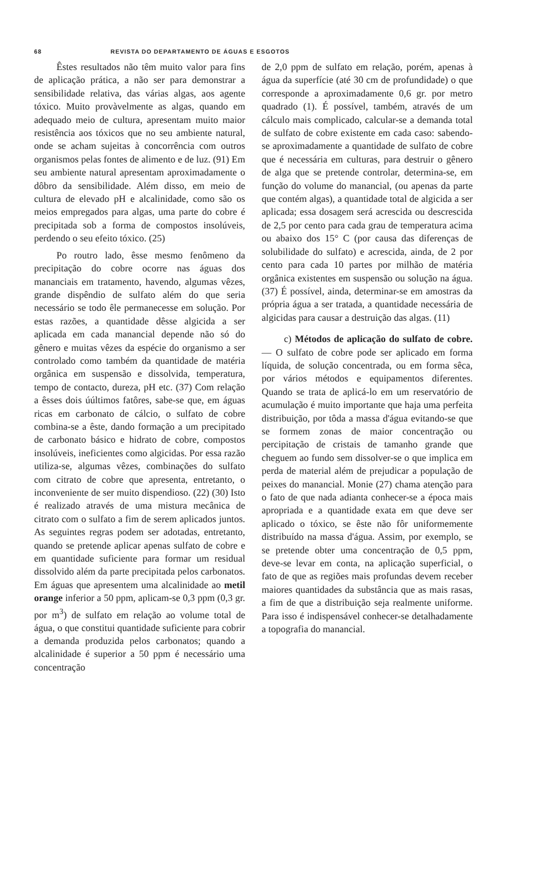68 REVISTA DO DEPARTAMENTO DE ÁGUAS E ESGOTOS
Êstes resultados não têm muito valor para fins de aplicação prática, a não ser para demonstrar a sensibilidade relativa, das várias algas, aos agente tóxico. Muito provàvelmente as algas, quando em adequado meio de cultura, apresentam muito maior resistência aos tóxicos que no seu ambiente natural, onde se acham sujeitas à concorrência com outros organismos pelas fontes de alimento e de luz. (91) Em seu ambiente natural apresentam aproximadamente o dôbro da sensibilidade. Além disso, em meio de cultura de elevado pH e alcalinidade, como são os meios empregados para algas, uma parte do cobre é precipitada sob a forma de compostos insolúveis, perdendo o seu efeito tóxico. (25)
Po routro lado, êsse mesmo fenômeno da precipitação do cobre ocorre nas águas dos mananciais em tratamento, havendo, algumas vêzes, grande dispêndio de sulfato além do que seria necessário se todo êle permanecesse em solução. Por estas razões, a quantidade dêsse algicida a ser aplicada em cada manancial depende não só do gênero e muitas vêzes da espécie do organismo a ser controlado como também da quantidade de matéria orgânica em suspensão e dissolvida, temperatura, tempo de contacto, dureza, pH etc. (37) Com relação a êsses dois úúltimos fatôres, sabe-se que, em águas ricas em carbonato de cálcio, o sulfato de cobre combina-se a êste, dando formação a um precipitado de carbonato básico e hidrato de cobre, compostos insolúveis, ineficientes como algicidas. Por essa razão utiliza-se, algumas vêzes, combinações do sulfato com citrato de cobre que apresenta, entretanto, o inconveniente de ser muito dispendioso. (22) (30) Isto é realizado através de uma mistura mecânica de citrato com o sulfato a fim de serem aplicados juntos. As seguintes regras podem ser adotadas, entretanto, quando se pretende aplicar apenas sulfato de cobre e em quantidade suficiente para formar um residual dissolvido além da parte precipitada pelos carbonatos. Em águas que apresentem uma alcalinidade ao metil orange inferior a 50 ppm, aplicam-se 0,3 ppm (0,3 gr. por m<sup>3</sup>) de sulfato em relação ao volume total de água, o que constitui quantidade suficiente para cobrir a demanda produzida pelos carbonatos; quando a alcalinidade é superior a 50 ppm é necessário uma concentração
de 2,0 ppm de sulfato em relação, porém, apenas à água da superfície (até 30 cm de profundidade) o que corresponde a aproximadamente 0,6 gr. por metro quadrado (1). É possível, também, através de um cálculo mais complicado, calcular-se a demanda total de sulfato de cobre existente em cada caso: sabendo-se aproximadamente a quantidade de sulfato de cobre que é necessária em culturas, para destruir o gênero de alga que se pretende controlar, determina-se, em função do volume do manancial, (ou apenas da parte que contém algas), a quantidade total de algicida a ser aplicada; essa dosagem será acrescida ou descrescida de 2,5 por cento para cada grau de temperatura acima ou abaixo dos 15° C (por causa das diferenças de solubilidade do sulfato) e acrescida, ainda, de 2 por cento para cada 10 partes por milhão de matéria orgânica existentes em suspensão ou solução na água. (37) É possível, ainda, determinar-se em amostras da própria água a ser tratada, a quantidade necessária de algicidas para causar a destruição das algas. (11)
c) Métodos de aplicação do sulfato de cobre. — O sulfato de cobre pode ser aplicado em forma líquida, de solução concentrada, ou em forma sêca, por vários métodos e equipamentos diferentes. Quando se trata de aplicá-lo em um reservatório de acumulação é muito importante que haja uma perfeita distribuição, por tôda a massa d'água evitando-se que se formem zonas de maior concentração ou percipitação de cristais de tamanho grande que cheguem ao fundo sem dissolver-se o que implica em perda de material além de prejudicar a população de peixes do manancial. Monie (27) chama atenção para o fato de que nada adianta conhecer-se a época mais apropriada e a quantidade exata em que deve ser aplicado o tóxico, se êste não fôr uniformemente distribuído na massa d'água. Assim, por exemplo, se se pretende obter uma concentração de 0,5 ppm, deve-se levar em conta, na aplicação superficial, o fato de que as regiões mais profundas devem receber maiores quantidades da substância que as mais rasas, a fim de que a distribuição seja realmente uniforme. Para isso é indispensável conhecer-se detalhadamente a topografia do manancial.